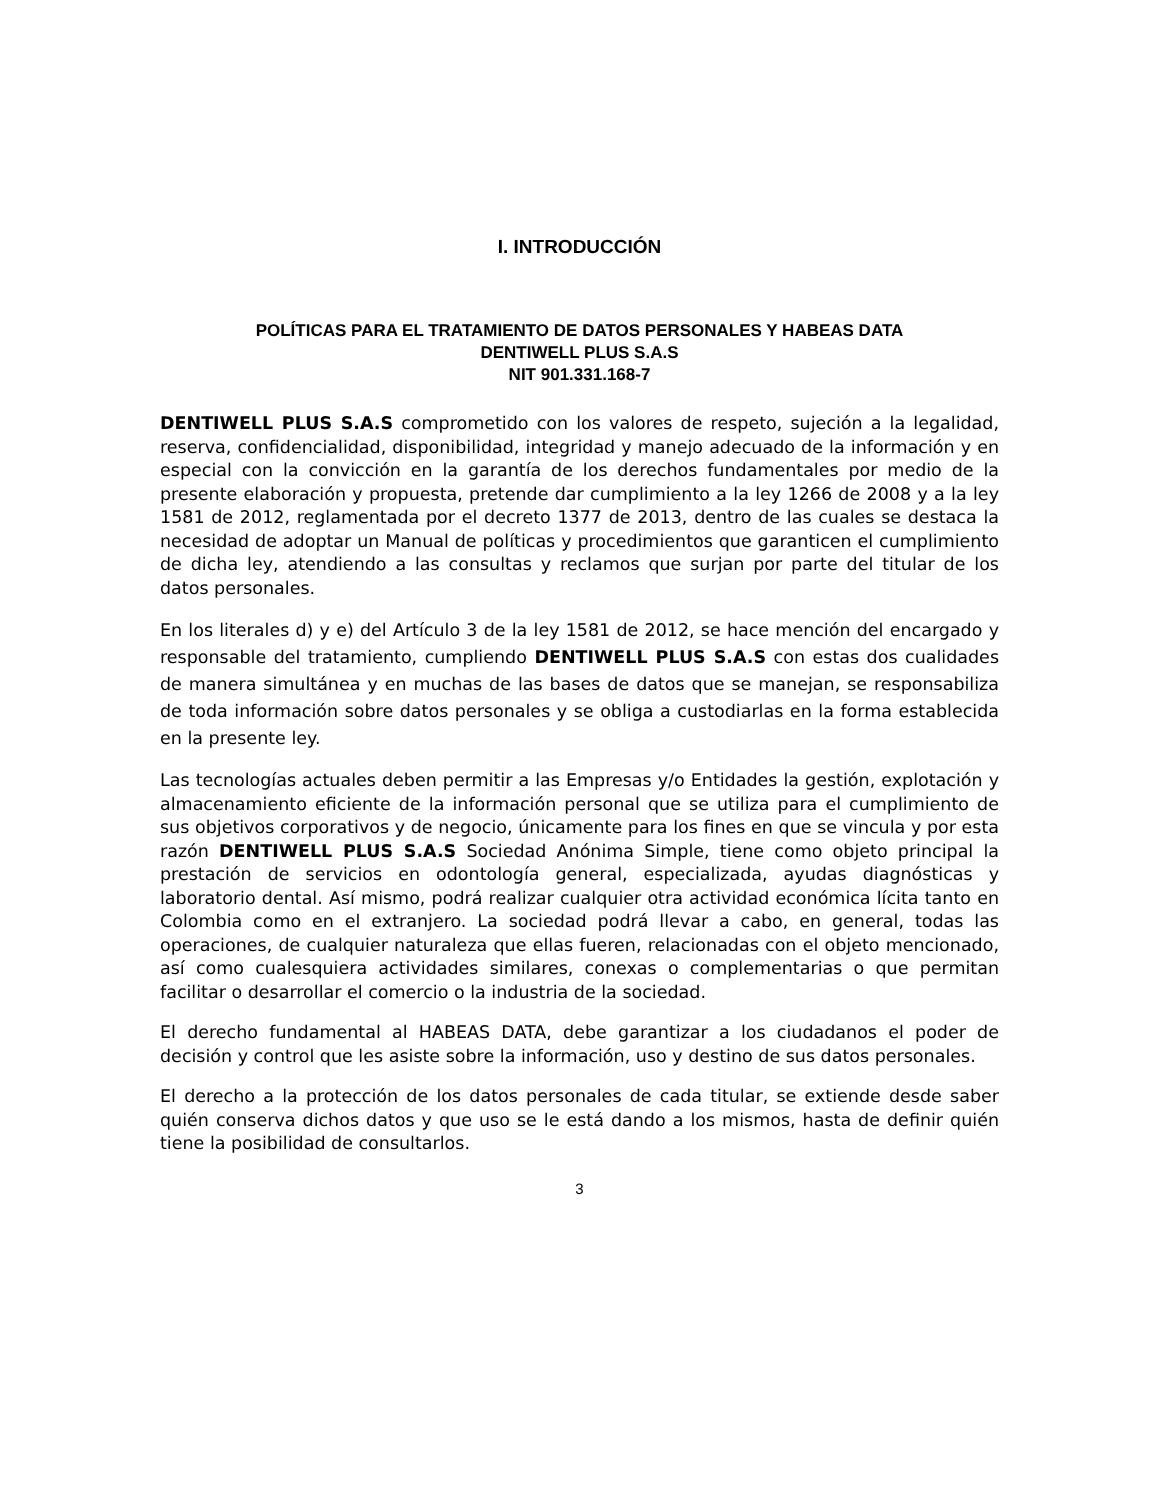I. INTRODUCCIÓN
POLÍTICAS PARA EL TRATAMIENTO DE DATOS PERSONALES Y HABEAS DATA
DENTIWELL PLUS S.A.S
NIT 901.331.168-7
DENTIWELL PLUS S.A.S comprometido con los valores de respeto, sujeción a la legalidad, reserva, confidencialidad, disponibilidad, integridad y manejo adecuado de la información y en especial con la convicción en la garantía de los derechos fundamentales por medio de la presente elaboración y propuesta, pretende dar cumplimiento a la ley 1266 de 2008 y a la ley 1581 de 2012, reglamentada por el decreto 1377 de 2013, dentro de las cuales se destaca la necesidad de adoptar un Manual de políticas y procedimientos que garanticen el cumplimiento de dicha ley, atendiendo a las consultas y reclamos que surjan por parte del titular de los datos personales.
En los literales d) y e) del Artículo 3 de la ley 1581 de 2012, se hace mención del encargado y responsable del tratamiento, cumpliendo DENTIWELL PLUS S.A.S con estas dos cualidades de manera simultánea y en muchas de las bases de datos que se manejan, se responsabiliza de toda información sobre datos personales y se obliga a custodiarlas en la forma establecida en la presente ley.
Las tecnologías actuales deben permitir a las Empresas y/o Entidades la gestión, explotación y almacenamiento eficiente de la información personal que se utiliza para el cumplimiento de sus objetivos corporativos y de negocio, únicamente para los fines en que se vincula y por esta razón DENTIWELL PLUS S.A.S Sociedad Anónima Simple, tiene como objeto principal la prestación de servicios en odontología general, especializada, ayudas diagnósticas y laboratorio dental. Así mismo, podrá realizar cualquier otra actividad económica lícita tanto en Colombia como en el extranjero. La sociedad podrá llevar a cabo, en general, todas las operaciones, de cualquier naturaleza que ellas fueren, relacionadas con el objeto mencionado, así como cualesquiera actividades similares, conexas o complementarias o que permitan facilitar o desarrollar el comercio o la industria de la sociedad.
El derecho fundamental al HABEAS DATA, debe garantizar a los ciudadanos el poder de decisión y control que les asiste sobre la información, uso y destino de sus datos personales.
El derecho a la protección de los datos personales de cada titular, se extiende desde saber quién conserva dichos datos y que uso se le está dando a los mismos, hasta de definir quién tiene la posibilidad de consultarlos.
3